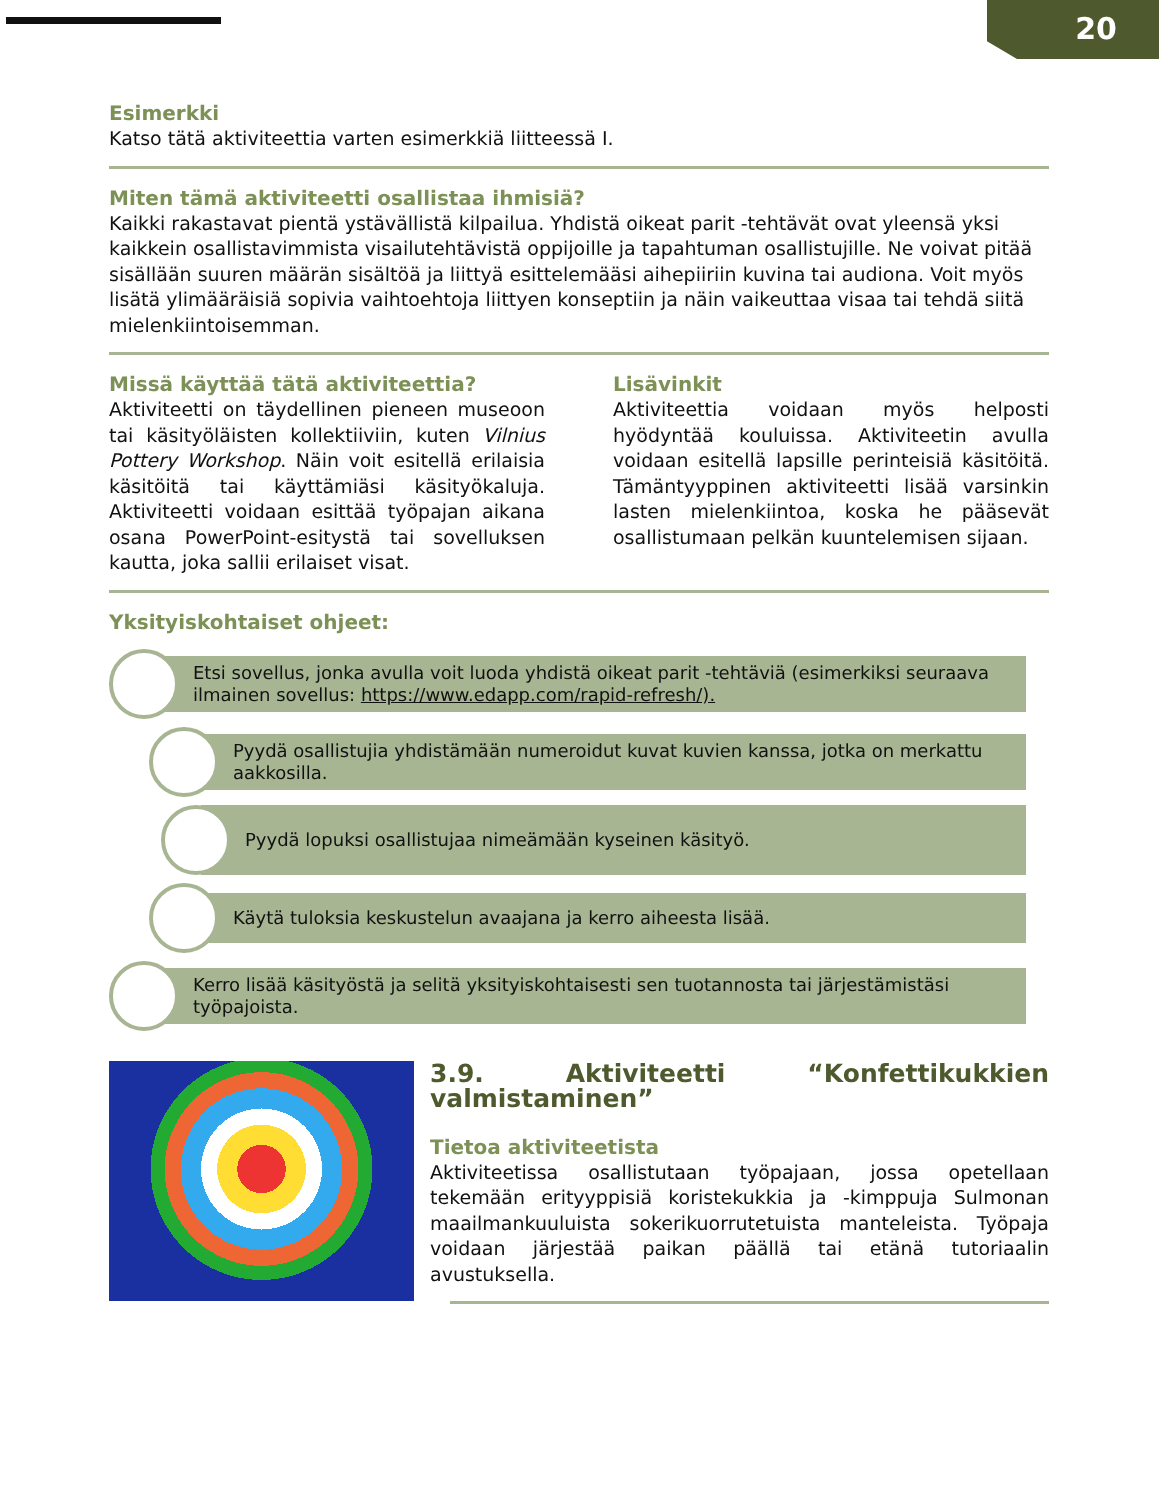20
Esimerkki
Katso tätä aktiviteettia varten esimerkkiä liitteessä I.
Miten tämä aktiviteetti osallistaa ihmisiä?
Kaikki rakastavat pientä ystävällistä kilpailua. Yhdistä oikeat parit -tehtävät ovat yleensä yksi kaikkein osallistavimmista visailutehtävistä oppijoille ja tapahtuman osallistujille. Ne voivat pitää sisällään suuren määrän sisältöä ja liittyä esittelemääsi aihepiiriin kuvina tai audiona. Voit myös lisätä ylimääräisiä sopivia vaihtoehtoja liittyen konseptiin ja näin vaikeuttaa visaa tai tehdä siitä mielenkiintoisemman.
Missä käyttää tätä aktiviteettia?
Aktiviteetti on täydellinen pieneen museoon tai käsityöläisten kollektiiviin, kuten Vilnius Pottery Workshop. Näin voit esitellä erilaisia käsitöitä tai käyttämiäsi käsityökaluja. Aktiviteetti voidaan esittää työpajan aikana osana PowerPoint-esitystä tai sovelluksen kautta, joka sallii erilaiset visat.
Lisävinkit
Aktiviteettia voidaan myös helposti hyödyntää kouluissa. Aktiviteetin avulla voidaan esitellä lapsille perinteisiä käsitöitä. Tämäntyyppinen aktiviteetti lisää varsinkin lasten mielenkiintoa, koska he pääsevät osallistumaan pelkän kuuntelemisen sijaan.
Yksityiskohtaiset ohjeet:
Etsi sovellus, jonka avulla voit luoda yhdistä oikeat parit -tehtäviä (esimerkiksi seuraava ilmainen sovellus: https://www.edapp.com/rapid-refresh/).
Pyydä osallistujia yhdistämään numeroidut kuvat kuvien kanssa, jotka on merkattu aakkosilla.
Pyydä lopuksi osallistujaa nimeämään kyseinen käsityö.
Käytä tuloksia keskustelun avaajana ja kerro aiheesta lisää.
Kerro lisää käsityöstä ja selitä yksityiskohtaisesti sen tuotannosta tai järjestämistäsi työpajoista.
3.9. Aktiviteetti “Konfettikukkien valmistaminen”
Tietoa aktiviteetista
Aktiviteetissa osallistutaan työpajaan, jossa opetellaan tekemään erityyppisiä koristekukkia ja -kimppuja Sulmonan maailmankuuluista sokerikuorrutetuista manteleista. Työpaja voidaan järjestää paikan päällä tai etänä tutoriaalin avustuksella.